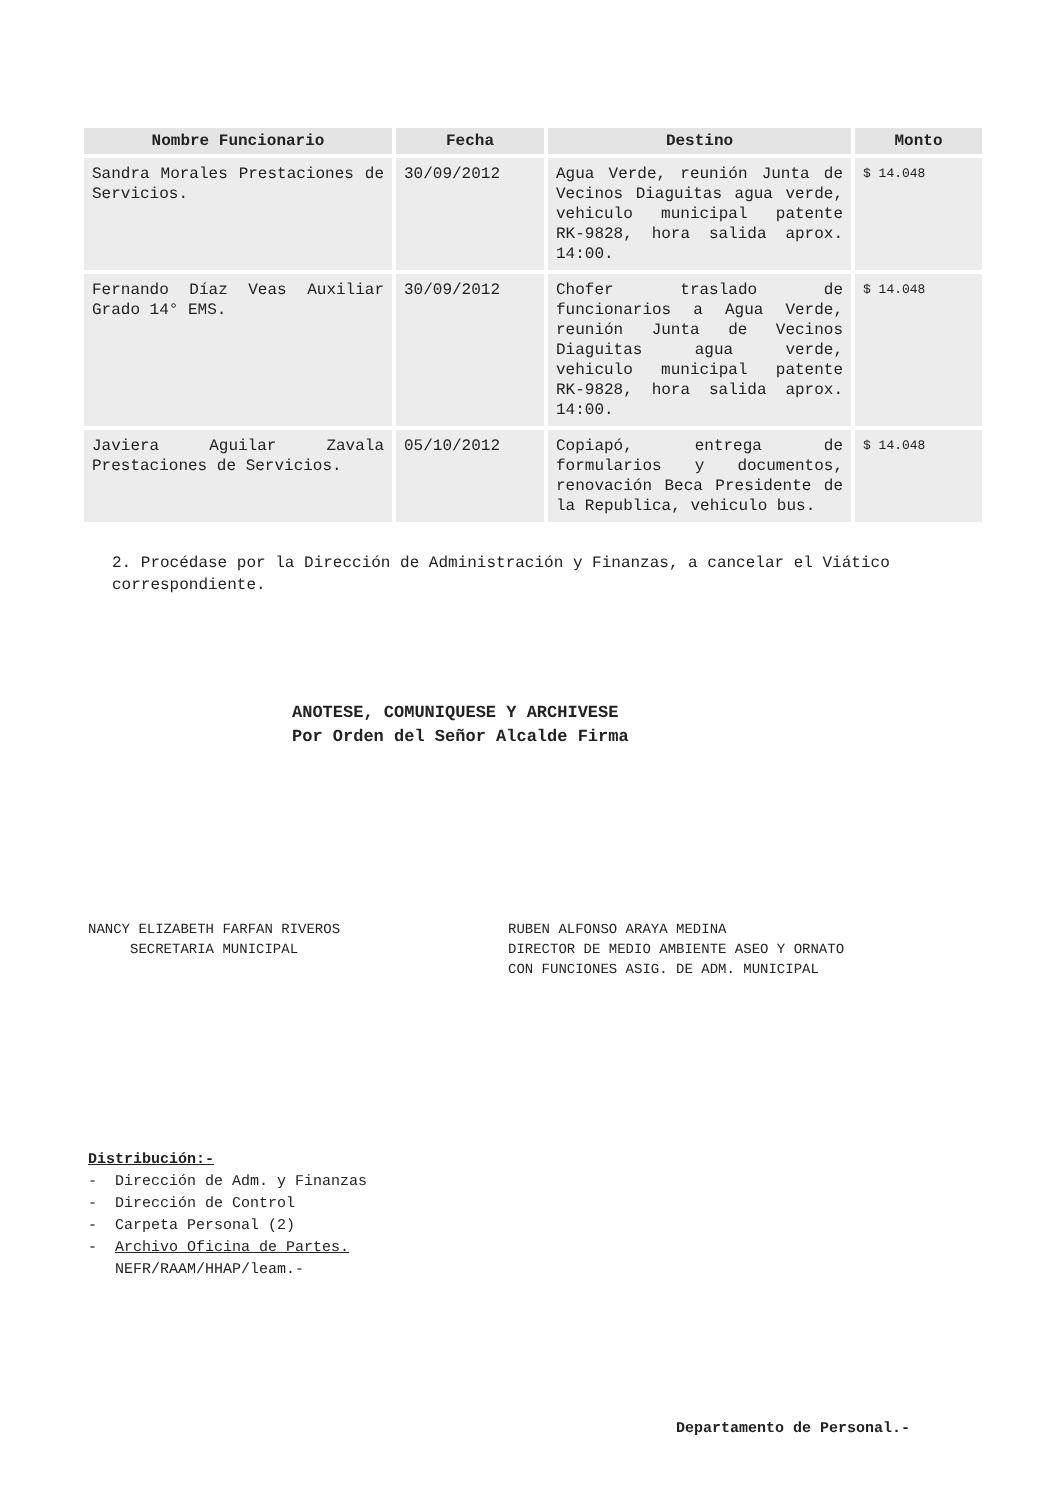| Nombre Funcionario | Fecha | Destino | Monto |
| --- | --- | --- | --- |
| Sandra Morales Prestaciones de Servicios. | 30/09/2012 | Agua Verde, reunión Junta de Vecinos Diaguitas agua verde, vehiculo municipal patente RK-9828, hora salida aprox. 14:00. | $ 14.048 |
| Fernando Díaz Veas Auxiliar Grado 14° EMS. | 30/09/2012 | Chofer traslado de funcionarios a Agua Verde, reunión Junta de Vecinos Diaguitas agua verde, vehiculo municipal patente RK-9828, hora salida aprox. 14:00. | $ 14.048 |
| Javiera Aguilar Zavala Prestaciones de Servicios. | 05/10/2012 | Copiapó, entrega de formularios y documentos, renovación Beca Presidente de la Republica, vehiculo bus. | $ 14.048 |
2. Procédase por la Dirección de Administración y Finanzas, a cancelar el Viático correspondiente.
ANOTESE, COMUNIQUESE Y ARCHIVESE
Por Orden del Señor Alcalde Firma
NANCY ELIZABETH FARFAN RIVEROS
SECRETARIA MUNICIPAL
RUBEN ALFONSO ARAYA MEDINA
DIRECTOR DE MEDIO AMBIENTE ASEO Y ORNATO
CON FUNCIONES ASIG. DE ADM. MUNICIPAL
Distribución:-
- Dirección de Adm. y Finanzas
- Dirección de Control
- Carpeta Personal (2)
- Archivo Oficina de Partes.
NEFR/RAAM/HHAP/leam.-
Departamento de Personal.-